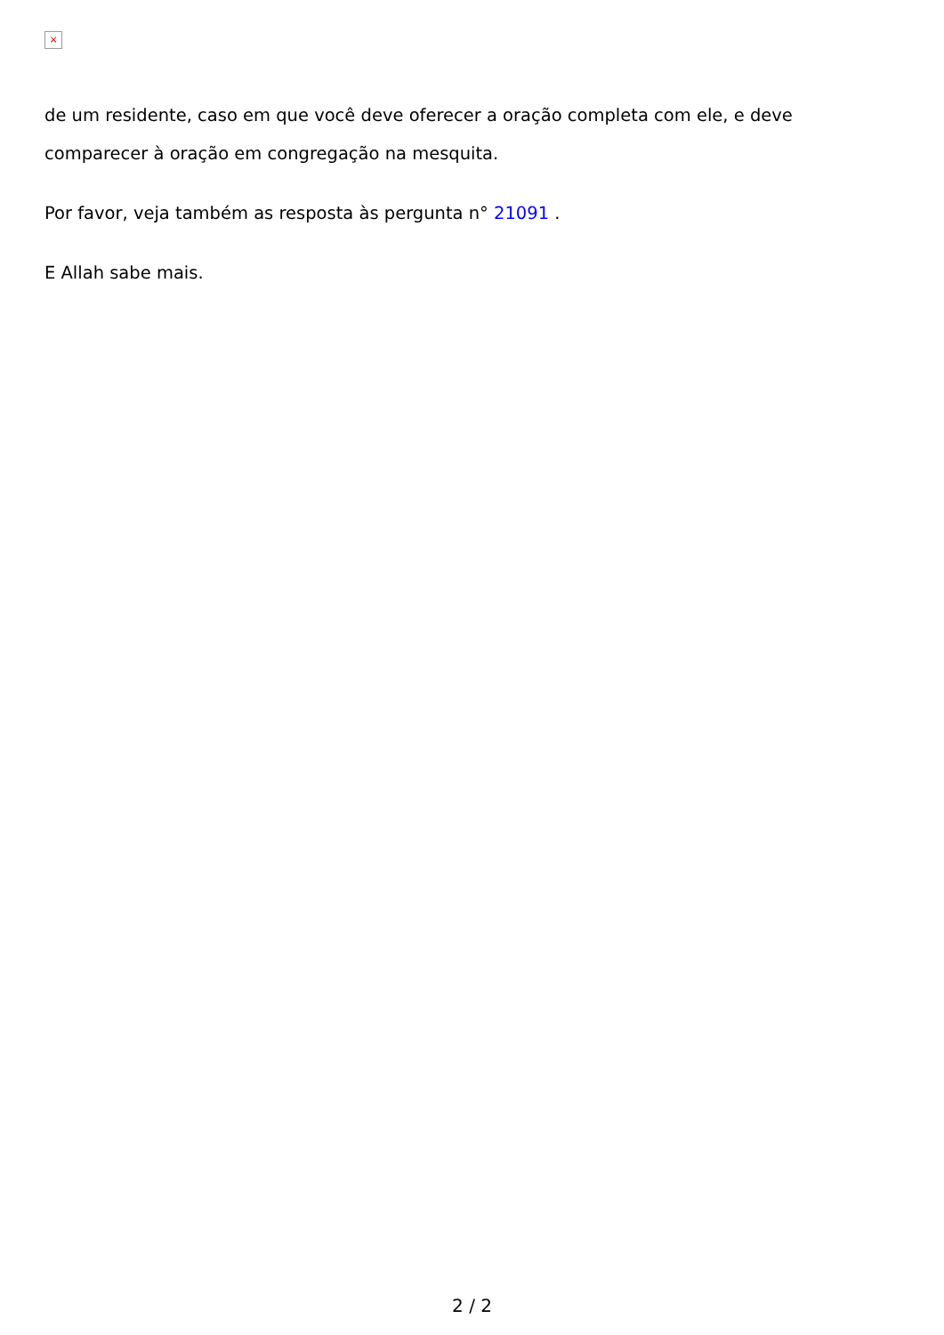×
de um residente, caso em que você deve oferecer a oração completa com ele, e deve comparecer à oração em congregação na mesquita.
Por favor, veja também as resposta às pergunta n° 21091 .
E Allah sabe mais.
2 / 2